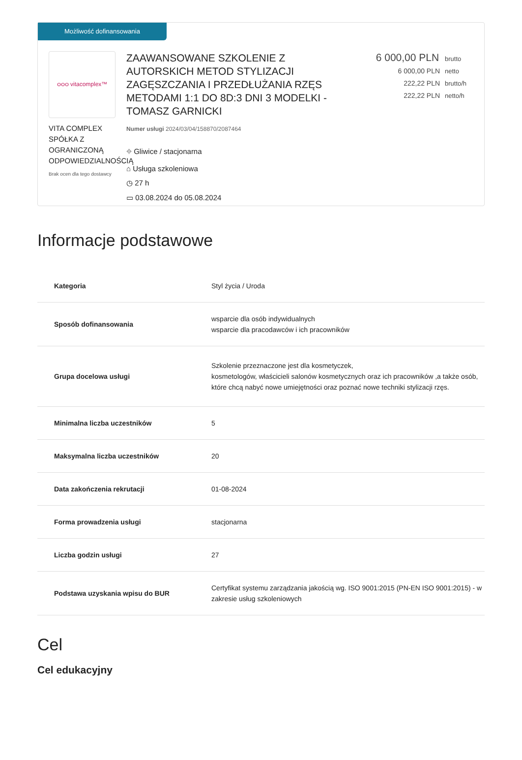Możliwość dofinansowania
ဝဝဝ vitacomplex™
VITA COMPLEX SPÓŁKA Z OGRANICZONĄ ODPOWIEDZIALNOŚCIĄ
Brak ocen dla tego dostawcy
ZAAWANSOWANE SZKOLENIE Z AUTORSKICH METOD STYLIZACJI ZAGĘSZCZANIA I PRZEDŁUŻANIA RZĘS METODAMI 1:1 DO 8D:3 DNI 3 MODELKI - TOMASZ GARNICKI
Numer usługi 2024/03/04/158870/2087464
⌖ Gliwice / stacjonarna
⌂ Usługa szkoleniowa
◷ 27 h
▭ 03.08.2024 do 05.08.2024
6 000,00 PLN brutto
6 000,00 PLN netto
222,22 PLN brutto/h
222,22 PLN netto/h
Informacje podstawowe
| Kategoria | Styl życia / Uroda |
| Sposób dofinansowania | wsparcie dla osób indywidualnych wsparcie dla pracodawców i ich pracowników |
| Grupa docelowa usługi | Szkolenie przeznaczone jest dla kosmetyczek, kosmetologów, właścicieli salonów kosmetycznych oraz ich pracowników ,a także osób, które chcą nabyć nowe umiejętności oraz poznać nowe techniki stylizacji rzęs. |
| Minimalna liczba uczestników | 5 |
| Maksymalna liczba uczestników | 20 |
| Data zakończenia rekrutacji | 01-08-2024 |
| Forma prowadzenia usługi | stacjonarna |
| Liczba godzin usługi | 27 |
| Podstawa uzyskania wpisu do BUR | Certyfikat systemu zarządzania jakością wg. ISO 9001:2015 (PN-EN ISO 9001:2015) - w zakresie usług szkoleniowych |
Cel
Cel edukacyjny